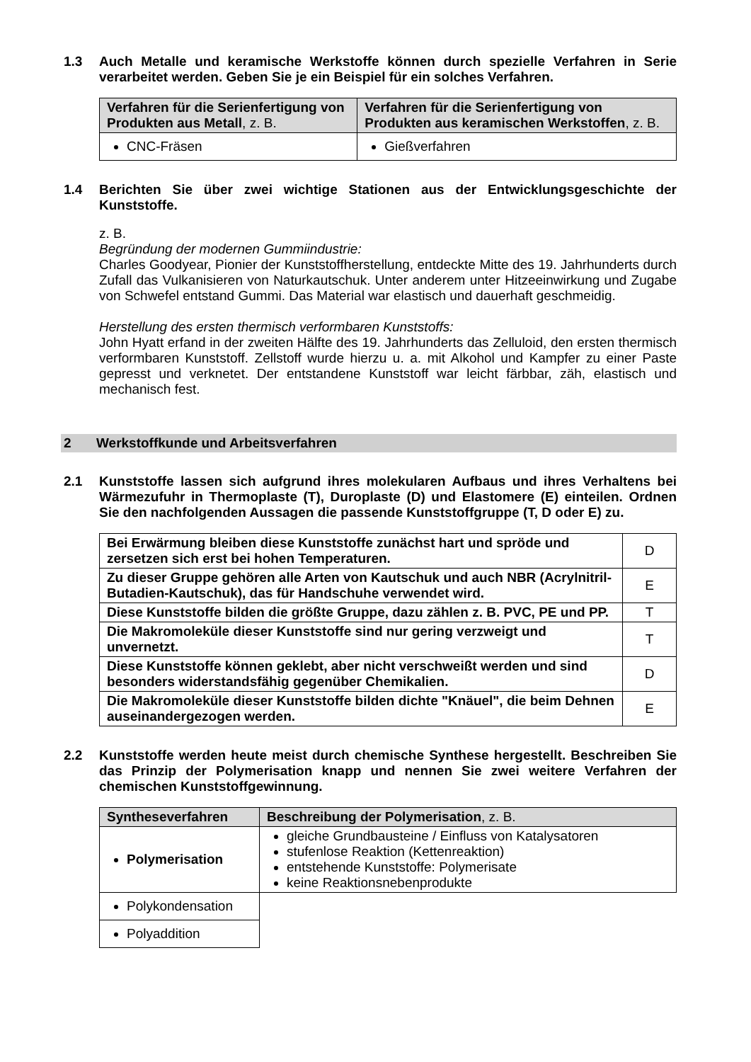1.3 Auch Metalle und keramische Werkstoffe können durch spezielle Verfahren in Serie verarbeitet werden. Geben Sie je ein Beispiel für ein solches Verfahren.
| Verfahren für die Serienfertigung von Produkten aus Metall , z. B. | Verfahren für die Serienfertigung von Produkten aus keramischen Werkstoffen , z. B. |
| --- | --- |
| CNC-Fräsen | Gießverfahren |
1.4 Berichten Sie über zwei wichtige Stationen aus der Entwicklungsgeschichte der Kunststoffe.
z. B.
Begründung der modernen Gummiindustrie:
Charles Goodyear, Pionier der Kunststoffherstellung, entdeckte Mitte des 19. Jahrhunderts durch Zufall das Vulkanisieren von Naturkautschuk. Unter anderem unter Hitzeeinwirkung und Zugabe von Schwefel entstand Gummi. Das Material war elastisch und dauerhaft geschmeidig.
Herstellung des ersten thermisch verformbaren Kunststoffs:
John Hyatt erfand in der zweiten Hälfte des 19. Jahrhunderts das Zelluloid, den ersten thermisch verformbaren Kunststoff. Zellstoff wurde hierzu u. a. mit Alkohol und Kampfer zu einer Paste gepresst und verknetet. Der entstandene Kunststoff war leicht färbbar, zäh, elastisch und mechanisch fest.
2 Werkstoffkunde und Arbeitsverfahren
2.1 Kunststoffe lassen sich aufgrund ihres molekularen Aufbaus und ihres Verhaltens bei Wärmezufuhr in Thermoplaste (T), Duroplaste (D) und Elastomere (E) einteilen. Ordnen Sie den nachfolgenden Aussagen die passende Kunststoffgruppe (T, D oder E) zu.
| Bei Erwärmung bleiben diese Kunststoffe zunächst hart und spröde und zersetzen sich erst bei hohen Temperaturen. | D |
| Zu dieser Gruppe gehören alle Arten von Kautschuk und auch NBR (Acrylnitril-Butadien-Kautschuk), das für Handschuhe verwendet wird. | E |
| Diese Kunststoffe bilden die größte Gruppe, dazu zählen z. B. PVC, PE und PP. | T |
| Die Makromoleküle dieser Kunststoffe sind nur gering verzweigt und unvernetzt. | T |
| Diese Kunststoffe können geklebt, aber nicht verschweißt werden und sind besonders widerstandsfähig gegenüber Chemikalien. | D |
| Die Makromoleküle dieser Kunststoffe bilden dichte "Knäuel", die beim Dehnen auseinandergezogen werden. | E |
2.2 Kunststoffe werden heute meist durch chemische Synthese hergestellt. Beschreiben Sie das Prinzip der Polymerisation knapp und nennen Sie zwei weitere Verfahren der chemischen Kunststoffgewinnung.
| Syntheseverfahren | Beschreibung der Polymerisation , z. B. |
| --- | --- |
| Polymerisation | gleiche Grundbausteine / Einfluss von Katalysatoren stufenlose Reaktion (Kettenreaktion) entstehende Kunststoffe: Polymerisate keine Reaktionsnebenprodukte |
| Polykondensation | |
| Polyaddition | |